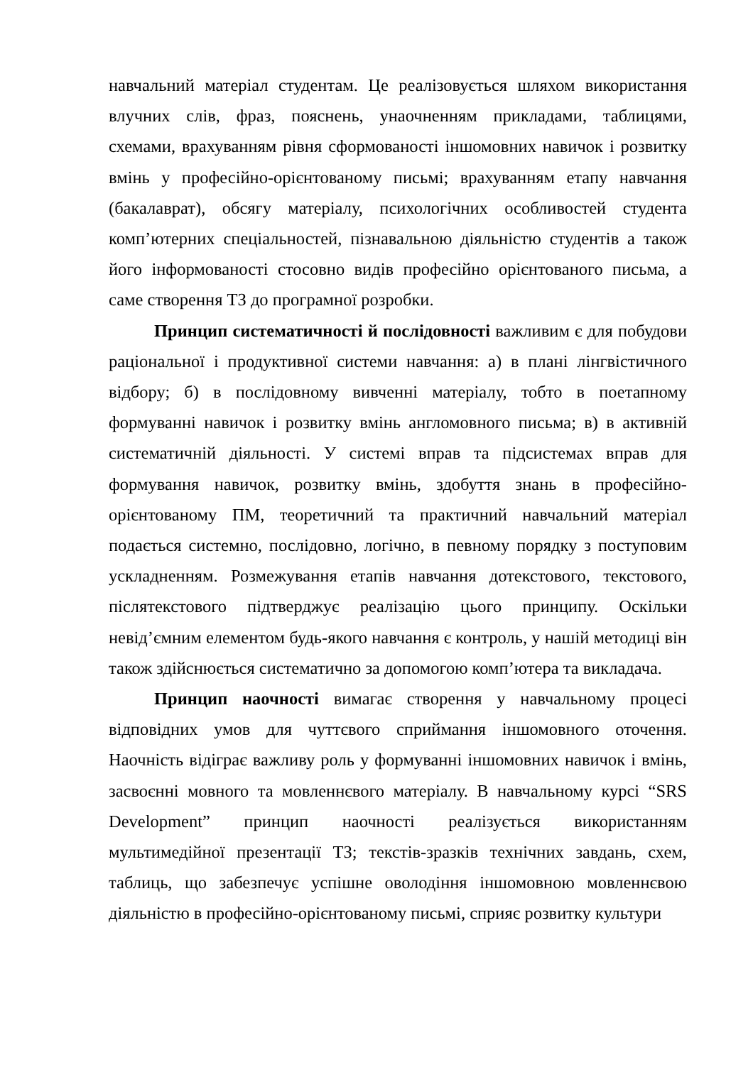навчальний матеріал студентам. Це реалізовується шляхом використання влучних слів, фраз, пояснень, унаочненням прикладами, таблицями, схемами, врахуванням рівня сформованості іншомовних навичок і розвитку вмінь у професійно-орієнтованому письмі; врахуванням етапу навчання (бакалаврат), обсягу матеріалу, психологічних особливостей студента комп’ютерних спеціальностей, пізнавальною діяльністю студентів а також його інформованості стосовно видів професійно орієнтованого письма, а саме створення ТЗ до програмної розробки.
Принцип систематичності й послідовності важливим є для побудови раціональної і продуктивної системи навчання: а) в плані лінгвістичного відбору; б) в послідовному вивченні матеріалу, тобто в поетапному формуванні навичок і розвитку вмінь англомовного письма; в) в активній систематичній діяльності. У системі вправ та підсистемах вправ для формування навичок, розвитку вмінь, здобуття знань в професійно-орієнтованому ПМ, теоретичний та практичний навчальний матеріал подається системно, послідовно, логічно, в певному порядку з поступовим ускладненням. Розмежування етапів навчання дотекстового, текстового, післятекстового підтверджує реалізацію цього принципу. Оскільки невід’ємним елементом будь-якого навчання є контроль, у нашій методиці він також здійснюється систематично за допомогою комп’ютера та викладача.
Принцип наочності вимагає створення у навчальному процесі відповідних умов для чуттєвого сприймання іншомовного оточення. Наочність відіграє важливу роль у формуванні іншомовних навичок і вмінь, засвоєнні мовного та мовленнєвого матеріалу. В навчальному курсі “SRS Development” принцип наочності реалізується використанням мультимедійної презентації ТЗ; текстів-зразків технічних завдань, схем, таблиць, що забезпечує успішне оволодіння іншомовною мовленнєвою діяльністю в професійно-орієнтованому письмі, сприяє розвитку культури